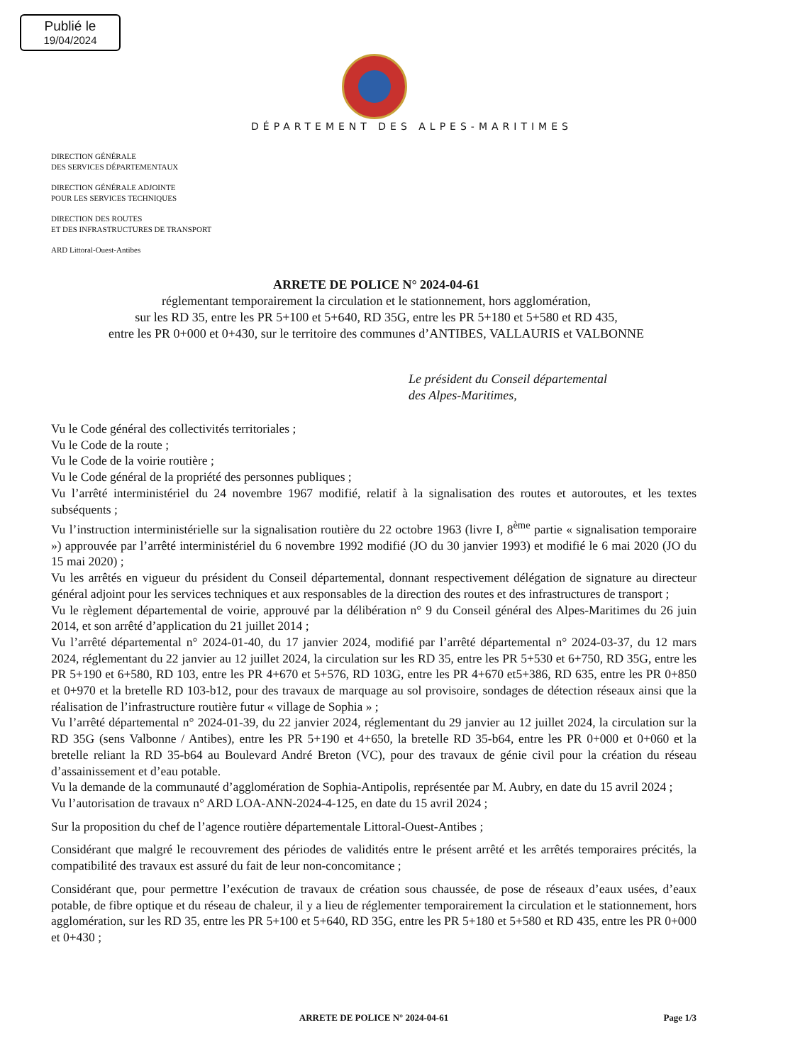Publié le
19/04/2024
DÉPARTEMENT DES ALPES-MARITIMES
DIRECTION GÉNÉRALE
DES SERVICES DÉPARTEMENTAUX
DIRECTION GÉNÉRALE ADJOINTE
POUR LES SERVICES TECHNIQUES
DIRECTION DES ROUTES
ET DES INFRASTRUCTURES DE TRANSPORT
ARD Littoral-Ouest-Antibes
ARRETE DE POLICE N° 2024-04-61
réglementant temporairement la circulation et le stationnement, hors agglomération,
sur les RD 35, entre les PR 5+100 et 5+640, RD 35G, entre les PR 5+180 et 5+580 et RD 435,
entre les PR 0+000 et 0+430, sur le territoire des communes d’ANTIBES, VALLAURIS et VALBONNE
Le président du Conseil départemental
des Alpes-Maritimes,
Vu le Code général des collectivités territoriales ;
Vu le Code de la route ;
Vu le Code de la voirie routière ;
Vu le Code général de la propriété des personnes publiques ;
Vu l’arrêté interministériel du 24 novembre 1967 modifié, relatif à la signalisation des routes et autoroutes, et les textes subséquents ;
Vu l’instruction interministérielle sur la signalisation routière du 22 octobre 1963 (livre I, 8<sup>ème</sup> partie « signalisation temporaire ») approuvée par l’arrêté interministériel du 6 novembre 1992 modifié (JO du 30 janvier 1993) et modifié le 6 mai 2020 (JO du 15 mai 2020) ;
Vu les arrêtés en vigueur du président du Conseil départemental, donnant respectivement délégation de signature au directeur général adjoint pour les services techniques et aux responsables de la direction des routes et des infrastructures de transport ;
Vu le règlement départemental de voirie, approuvé par la délibération n° 9 du Conseil général des Alpes-Maritimes du 26 juin 2014, et son arrêté d’application du 21 juillet 2014 ;
Vu l’arrêté départemental n° 2024-01-40, du 17 janvier 2024, modifié par l’arrêté départemental n° 2024-03-37, du 12 mars 2024, réglementant du 22 janvier au 12 juillet 2024, la circulation sur les RD 35, entre les PR 5+530 et 6+750, RD 35G, entre les PR 5+190 et 6+580, RD 103, entre les PR 4+670 et 5+576, RD 103G, entre les PR 4+670 et5+386, RD 635, entre les PR 0+850 et 0+970 et la bretelle RD 103-b12, pour des travaux de marquage au sol provisoire, sondages de détection réseaux ainsi que la réalisation de l’infrastructure routière futur « village de Sophia » ;
Vu l’arrêté départemental n° 2024-01-39, du 22 janvier 2024, réglementant du 29 janvier au 12 juillet 2024, la circulation sur la RD 35G (sens Valbonne / Antibes), entre les PR 5+190 et 4+650, la bretelle RD 35-b64, entre les PR 0+000 et 0+060 et la bretelle reliant la RD 35-b64 au Boulevard André Breton (VC), pour des travaux de génie civil pour la création du réseau d’assainissement et d’eau potable.
Vu la demande de la communauté d’agglomération de Sophia-Antipolis, représentée par M. Aubry, en date du 15 avril 2024 ;
Vu l’autorisation de travaux n° ARD LOA-ANN-2024-4-125, en date du 15 avril 2024 ;
Sur la proposition du chef de l’agence routière départementale Littoral-Ouest-Antibes ;
Considérant que malgré le recouvrement des périodes de validités entre le présent arrêté et les arrêtés temporaires précités, la compatibilité des travaux est assuré du fait de leur non-concomitance ;
Considérant que, pour permettre l’exécution de travaux de création sous chaussée, de pose de réseaux d’eaux usées, d’eaux potable, de fibre optique et du réseau de chaleur, il y a lieu de réglementer temporairement la circulation et le stationnement, hors agglomération, sur les RD 35, entre les PR 5+100 et 5+640, RD 35G, entre les PR 5+180 et 5+580 et RD 435, entre les PR 0+000 et 0+430 ;
ARRETE DE POLICE N° 2024-04-61 Page 1/3